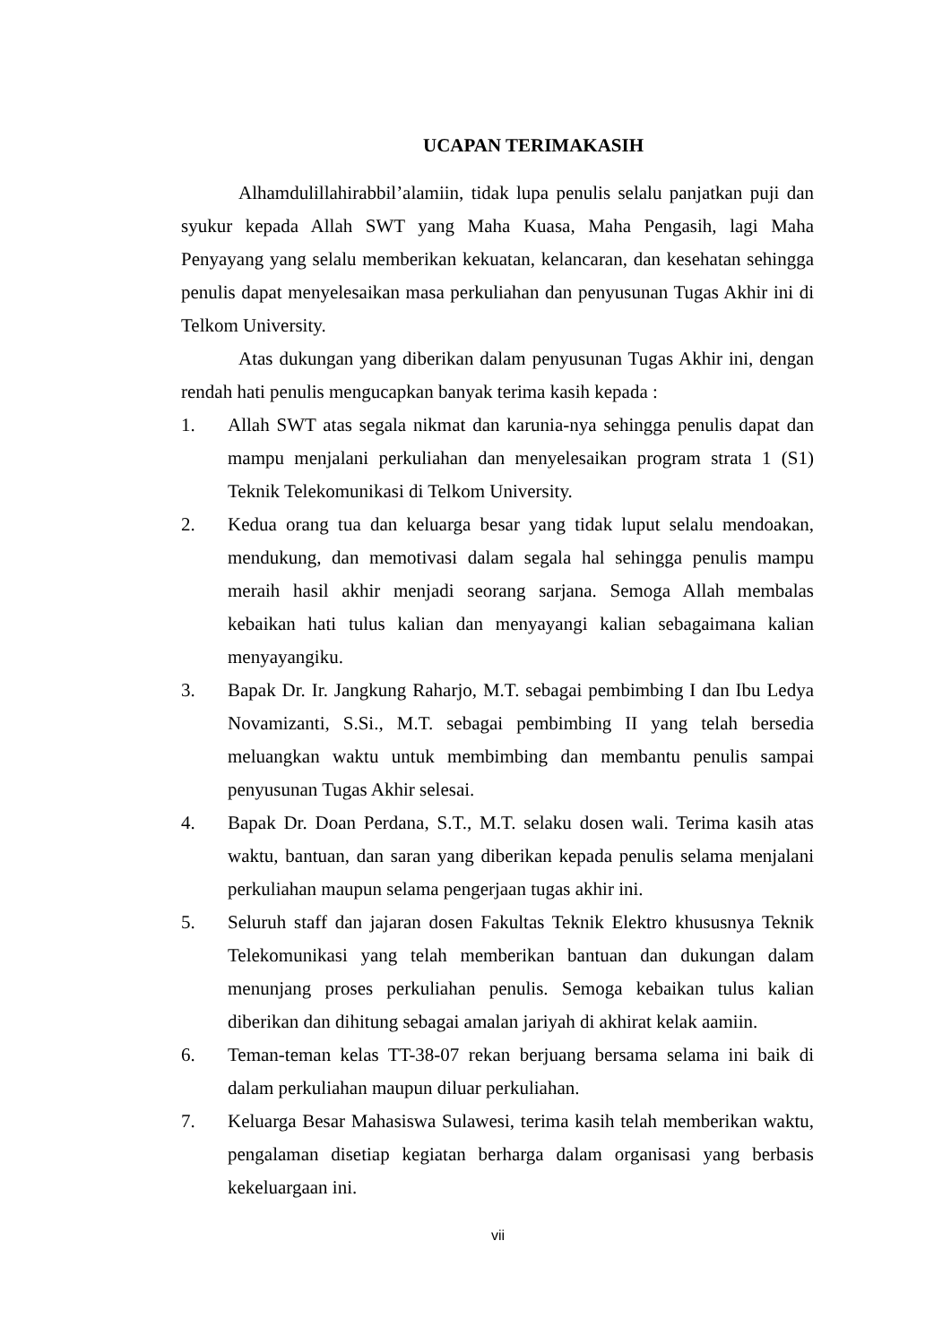UCAPAN TERIMAKASIH
Alhamdulillahirabbil’alamiin, tidak lupa penulis selalu panjatkan puji dan syukur kepada Allah SWT yang Maha Kuasa, Maha Pengasih, lagi Maha Penyayang yang selalu memberikan kekuatan, kelancaran, dan kesehatan sehingga penulis dapat menyelesaikan masa perkuliahan dan penyusunan Tugas Akhir ini di Telkom University.
Atas dukungan yang diberikan dalam penyusunan Tugas Akhir ini, dengan rendah hati penulis mengucapkan banyak terima kasih kepada :
1. Allah SWT atas segala nikmat dan karunia-nya sehingga penulis dapat dan mampu menjalani perkuliahan dan menyelesaikan program strata 1 (S1) Teknik Telekomunikasi di Telkom University.
2. Kedua orang tua dan keluarga besar yang tidak luput selalu mendoakan, mendukung, dan memotivasi dalam segala hal sehingga penulis mampu meraih hasil akhir menjadi seorang sarjana. Semoga Allah membalas kebaikan hati tulus kalian dan menyayangi kalian sebagaimana kalian menyayangiku.
3. Bapak Dr. Ir. Jangkung Raharjo, M.T. sebagai pembimbing I dan Ibu Ledya Novamizanti, S.Si., M.T. sebagai pembimbing II yang telah bersedia meluangkan waktu untuk membimbing dan membantu penulis sampai penyusunan Tugas Akhir selesai.
4. Bapak Dr. Doan Perdana, S.T., M.T. selaku dosen wali. Terima kasih atas waktu, bantuan, dan saran yang diberikan kepada penulis selama menjalani perkuliahan maupun selama pengerjaan tugas akhir ini.
5. Seluruh staff dan jajaran dosen Fakultas Teknik Elektro khususnya Teknik Telekomunikasi yang telah memberikan bantuan dan dukungan dalam menunjang proses perkuliahan penulis. Semoga kebaikan tulus kalian diberikan dan dihitung sebagai amalan jariyah di akhirat kelak aamiin.
6. Teman-teman kelas TT-38-07 rekan berjuang bersama selama ini baik di dalam perkuliahan maupun diluar perkuliahan.
7. Keluarga Besar Mahasiswa Sulawesi, terima kasih telah memberikan waktu, pengalaman disetiap kegiatan berharga dalam organisasi yang berbasis kekeluargaan ini.
vii